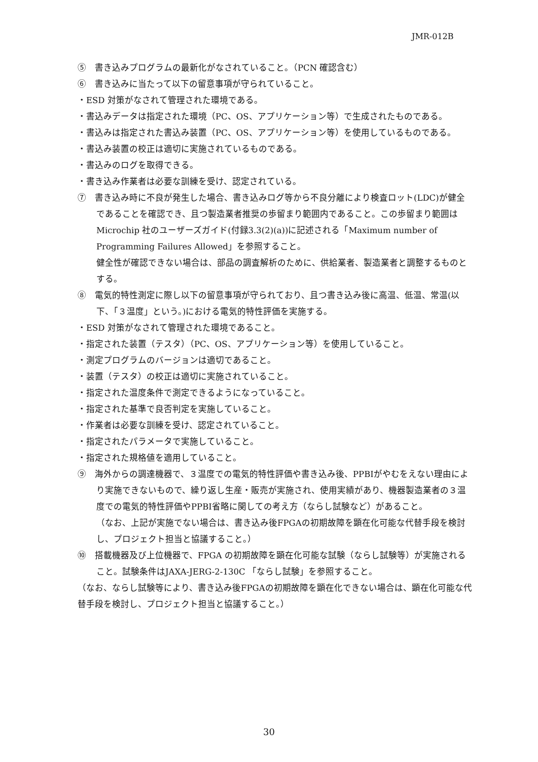JMR-012B
⑤　書き込みプログラムの最新化がなされていること。（PCN 確認含む）
⑥　書き込みに当たって以下の留意事項が守られていること。
・ESD 対策がなされて管理された環境である。
・書込みデータは指定された環境（PC、OS、アプリケーション等）で生成されたものである。
・書込みは指定された書込み装置（PC、OS、アプリケーション等）を使用しているものである。
・書込み装置の校正は適切に実施されているものである。
・書込みのログを取得できる。
・書き込み作業者は必要な訓練を受け、認定されている。
⑦　書き込み時に不良が発生した場合、書き込みログ等から不良分離により検査ロット(LDC)が健全であることを確認でき、且つ製造業者推奨の歩留まり範囲内であること。この歩留まり範囲はMicrochip 社のユーザーズガイド(付録3.3(2)(a))に記述される「Maximum number of Programming Failures Allowed」を参照すること。
健全性が確認できない場合は、部品の調査解析のために、供給業者、製造業者と調整するものとする。
⑧　電気的特性測定に際し以下の留意事項が守られており、且つ書き込み後に高温、低温、常温(以下、「３温度」という。)における電気的特性評価を実施する。
・ESD 対策がなされて管理された環境であること。
・指定された装置（テスタ）（PC、OS、アプリケーション等）を使用していること。
・測定プログラムのバージョンは適切であること。
・装置（テスタ）の校正は適切に実施されていること。
・指定された温度条件で測定できるようになっていること。
・指定された基準で良否判定を実施していること。
・作業者は必要な訓練を受け、認定されていること。
・指定されたパラメータで実施していること。
・指定された規格値を適用していること。
⑨　海外からの調達機器で、３温度での電気的特性評価や書き込み後、PPBIがやむをえない理由により実施できないもので、繰り返し生産・販売が実施され、使用実績があり、機器製造業者の３温度での電気的特性評価やPPBI省略に関しての考え方（ならし試験など）があること。
（なお、上記が実施でない場合は、書き込み後FPGAの初期故障を顕在化可能な代替手段を検討し、プロジェクト担当と協議すること。）
⑩　搭載機器及び上位機器で、FPGA の初期故障を顕在化可能な試験（ならし試験等）が実施されること。試験条件はJAXA-JERG-2-130C 「ならし試験」を参照すること。
（なお、ならし試験等により、書き込み後FPGAの初期故障を顕在化できない場合は、顕在化可能な代替手段を検討し、プロジェクト担当と協議すること。）
30